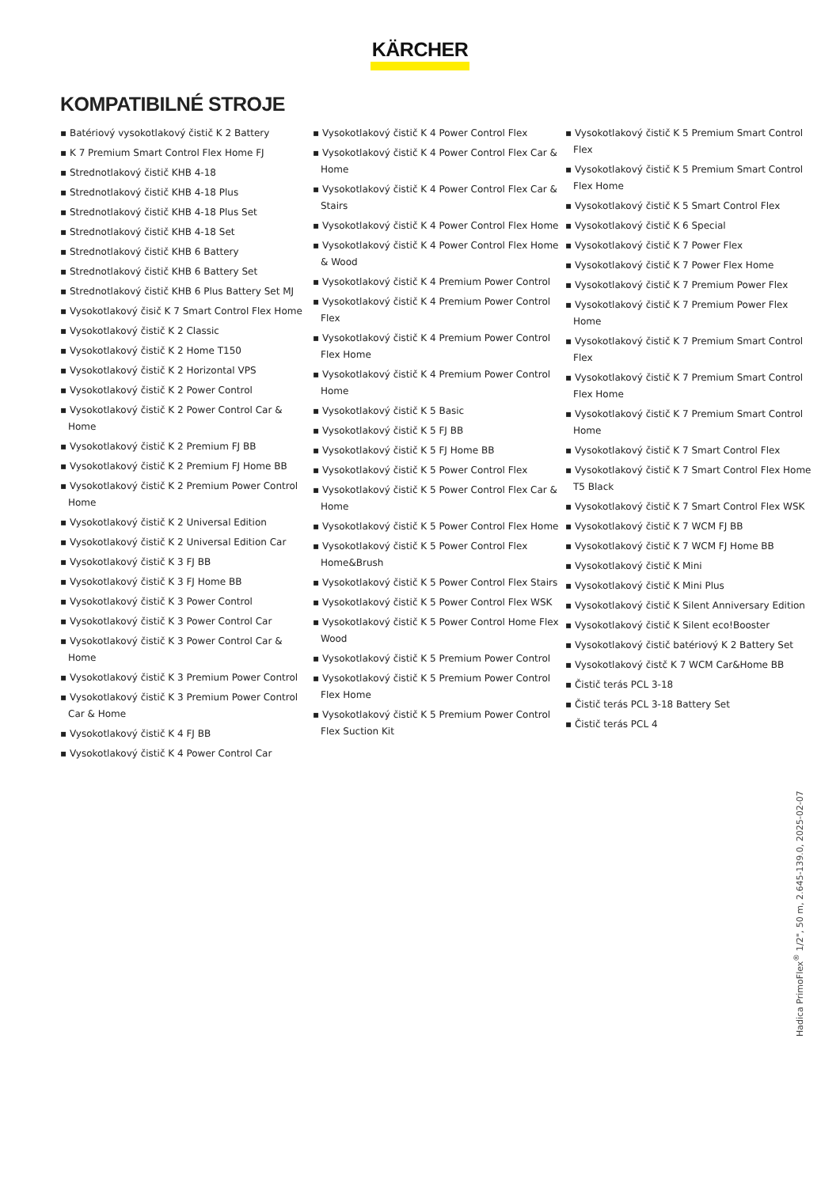KÄRCHER
KOMPATIBILNÉ STROJE
▪ Batériový vysokotlakový čistič K 2 Battery
▪ K 7 Premium Smart Control Flex Home FJ
▪ Strednotlakový čistič KHB 4-18
▪ Strednotlakový čistič KHB 4-18 Plus
▪ Strednotlakový čistič KHB 4-18 Plus Set
▪ Strednotlakový čistič KHB 4-18 Set
▪ Strednotlakový čistič KHB 6 Battery
▪ Strednotlakový čistič KHB 6 Battery Set
▪ Strednotlakový čistič KHB 6 Plus Battery Set MJ
▪ Vysokotlakový čisič K 7 Smart Control Flex Home
▪ Vysokotlakový čistič K 2 Classic
▪ Vysokotlakový čistič K 2 Home T150
▪ Vysokotlakový čistič K 2 Horizontal VPS
▪ Vysokotlakový čistič K 2 Power Control
▪ Vysokotlakový čistič K 2 Power Control Car & Home
▪ Vysokotlakový čistič K 2 Premium FJ BB
▪ Vysokotlakový čistič K 2 Premium FJ Home BB
▪ Vysokotlakový čistič K 2 Premium Power Control Home
▪ Vysokotlakový čistič K 2 Universal Edition
▪ Vysokotlakový čistič K 2 Universal Edition Car
▪ Vysokotlakový čistič K 3 FJ BB
▪ Vysokotlakový čistič K 3 FJ Home BB
▪ Vysokotlakový čistič K 3 Power Control
▪ Vysokotlakový čistič K 3 Power Control Car
▪ Vysokotlakový čistič K 3 Power Control Car & Home
▪ Vysokotlakový čistič K 3 Premium Power Control
▪ Vysokotlakový čistič K 3 Premium Power Control Car & Home
▪ Vysokotlakový čistič K 4 FJ BB
▪ Vysokotlakový čistič K 4 Power Control Car
▪ Vysokotlakový čistič K 4 Power Control Flex
▪ Vysokotlakový čistič K 4 Power Control Flex Car & Home
▪ Vysokotlakový čistič K 4 Power Control Flex Car & Stairs
▪ Vysokotlakový čistič K 4 Power Control Flex Home
▪ Vysokotlakový čistič K 4 Power Control Flex Home & Wood
▪ Vysokotlakový čistič K 4 Premium Power Control
▪ Vysokotlakový čistič K 4 Premium Power Control Flex
▪ Vysokotlakový čistič K 4 Premium Power Control Flex Home
▪ Vysokotlakový čistič K 4 Premium Power Control Home
▪ Vysokotlakový čistič K 5 Basic
▪ Vysokotlakový čistič K 5 FJ BB
▪ Vysokotlakový čistič K 5 FJ Home BB
▪ Vysokotlakový čistič K 5 Power Control Flex
▪ Vysokotlakový čistič K 5 Power Control Flex Car & Home
▪ Vysokotlakový čistič K 5 Power Control Flex Home
▪ Vysokotlakový čistič K 5 Power Control Flex Home&Brush
▪ Vysokotlakový čistič K 5 Power Control Flex Stairs
▪ Vysokotlakový čistič K 5 Power Control Flex WSK
▪ Vysokotlakový čistič K 5 Power Control Home Flex Wood
▪ Vysokotlakový čistič K 5 Premium Power Control
▪ Vysokotlakový čistič K 5 Premium Power Control Flex Home
▪ Vysokotlakový čistič K 5 Premium Power Control Flex Suction Kit
▪ Vysokotlakový čistič K 5 Premium Smart Control Flex
▪ Vysokotlakový čistič K 5 Premium Smart Control Flex Home
▪ Vysokotlakový čistič K 5 Smart Control Flex
▪ Vysokotlakový čistič K 6 Special
▪ Vysokotlakový čistič K 7 Power Flex
▪ Vysokotlakový čistič K 7 Power Flex Home
▪ Vysokotlakový čistič K 7 Premium Power Flex
▪ Vysokotlakový čistič K 7 Premium Power Flex Home
▪ Vysokotlakový čistič K 7 Premium Smart Control Flex
▪ Vysokotlakový čistič K 7 Premium Smart Control Flex Home
▪ Vysokotlakový čistič K 7 Premium Smart Control Home
▪ Vysokotlakový čistič K 7 Smart Control Flex
▪ Vysokotlakový čistič K 7 Smart Control Flex Home T5 Black
▪ Vysokotlakový čistič K 7 Smart Control Flex WSK
▪ Vysokotlakový čistič K 7 WCM FJ BB
▪ Vysokotlakový čistič K 7 WCM FJ Home BB
▪ Vysokotlakový čistič K Mini
▪ Vysokotlakový čistič K Mini Plus
▪ Vysokotlakový čistič K Silent Anniversary Edition
▪ Vysokotlakový čistič K Silent eco!Booster
▪ Vysokotlakový čistič batériový K 2 Battery Set
▪ Vysokotlakový čistč K 7 WCM Car&Home BB
▪ Čistič terás PCL 3-18
▪ Čistič terás PCL 3-18 Battery Set
▪ Čistič terás PCL 4
Hadica PrimoFlex<sup>®</sup> 1/2", 50 m, 2.645-139.0, 2025-02-07